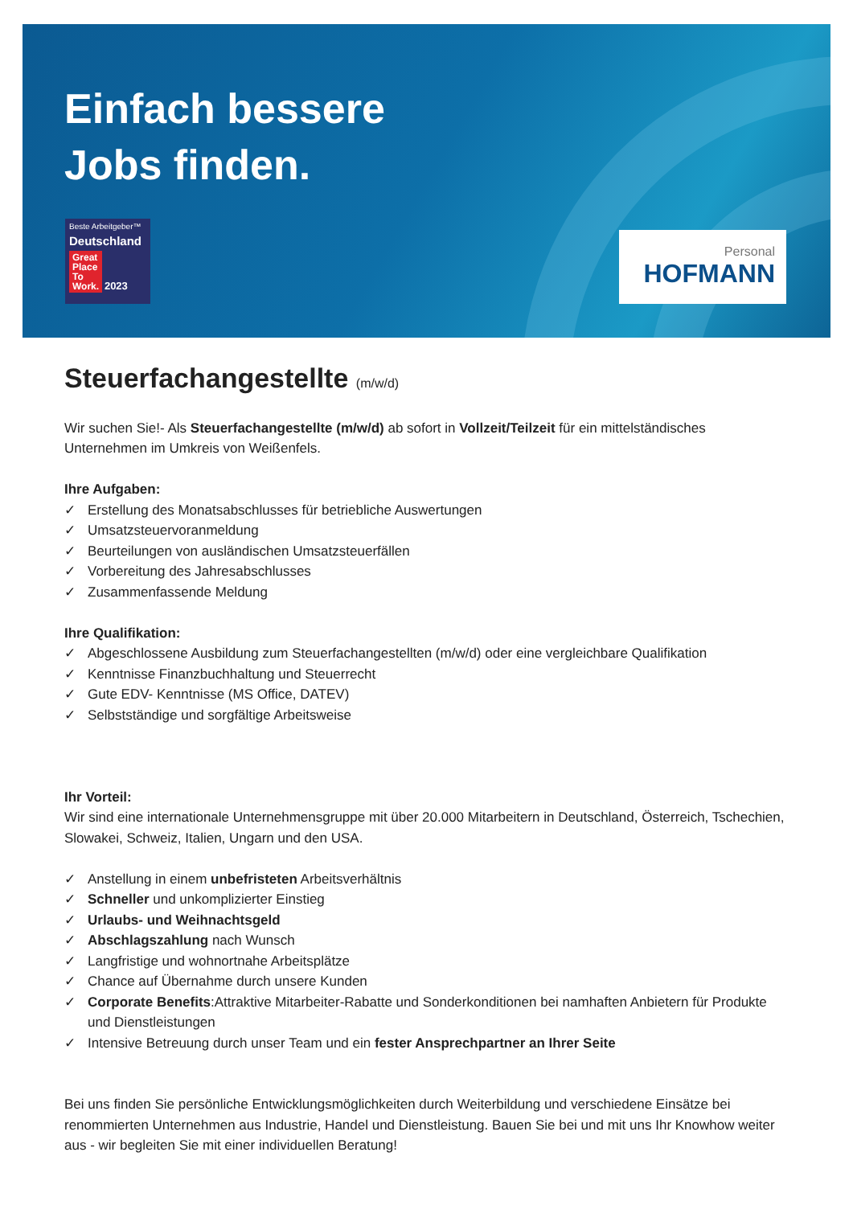Einfach bessere
Jobs finden.
Beste Arbeitgeber™
Deutschland
Great
Place
To
Work. 2023
Personal
HOFMANN
Steuerfachangestellte (m/w/d)
Wir suchen Sie!- Als Steuerfachangestellte (m/w/d) ab sofort in Vollzeit/Teilzeit für ein mittelständisches Unternehmen im Umkreis von Weißenfels.
Ihre Aufgaben:
✓ Erstellung des Monatsabschlusses für betriebliche Auswertungen
✓ Umsatzsteuervoranmeldung
✓ Beurteilungen von ausländischen Umsatzsteuerfällen
✓ Vorbereitung des Jahresabschlusses
✓ Zusammenfassende Meldung
Ihre Qualifikation:
✓ Abgeschlossene Ausbildung zum Steuerfachangestellten (m/w/d) oder eine vergleichbare Qualifikation
✓ Kenntnisse Finanzbuchhaltung und Steuerrecht
✓ Gute EDV- Kenntnisse (MS Office, DATEV)
✓ Selbstständige und sorgfältige Arbeitsweise
Ihr Vorteil:
Wir sind eine internationale Unternehmensgruppe mit über 20.000 Mitarbeitern in Deutschland, Österreich, Tschechien, Slowakei, Schweiz, Italien, Ungarn und den USA.
✓ Anstellung in einem unbefristeten Arbeitsverhältnis
✓ Schneller und unkomplizierter Einstieg
✓ Urlaubs- und Weihnachtsgeld
✓ Abschlagszahlung nach Wunsch
✓ Langfristige und wohnortnahe Arbeitsplätze
✓ Chance auf Übernahme durch unsere Kunden
✓ Corporate Benefits:Attraktive Mitarbeiter-Rabatte und Sonderkonditionen bei namhaften Anbietern für Produkte und Dienstleistungen
✓ Intensive Betreuung durch unser Team und ein fester Ansprechpartner an Ihrer Seite
Bei uns finden Sie persönliche Entwicklungsmöglichkeiten durch Weiterbildung und verschiedene Einsätze bei renommierten Unternehmen aus Industrie, Handel und Dienstleistung. Bauen Sie bei und mit uns Ihr Knowhow weiter aus - wir begleiten Sie mit einer individuellen Beratung!